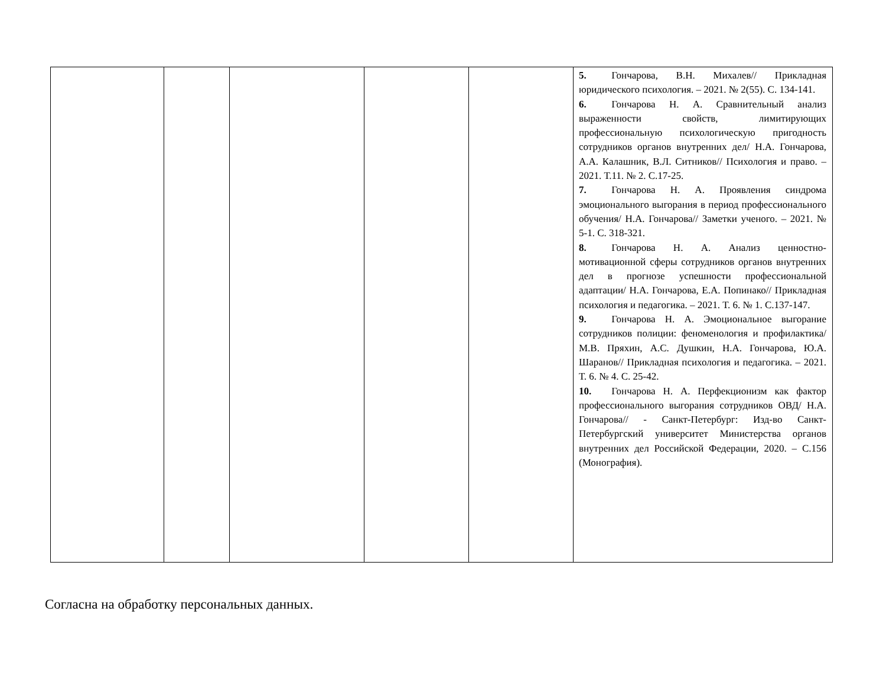| | | | | | 5. Гончарова, В.Н. Михалев// Прикладная юридического психология. – 2021. № 2(55). С. 134-141. 6. Гончарова Н. А. Сравнительный анализ выраженности свойств, лимитирующих профессиональную психологическую пригодность сотрудников органов внутренних дел/ Н.А. Гончарова, А.А. Калашник, В.Л. Ситников// Психология и право. – 2021. Т.11. № 2. С.17-25. 7. Гончарова Н. А. Проявления синдрома эмоционального выгорания в период профессионального обучения/ Н.А. Гончарова// Заметки ученого. – 2021. № 5-1. С. 318-321. 8. Гончарова Н. А. Анализ ценностно-мотивационной сферы сотрудников органов внутренних дел в прогнозе успешности профессиональной адаптации/ Н.А. Гончарова, Е.А. Попинако// Прикладная психология и педагогика. – 2021. Т. 6. № 1. С.137-147. 9. Гончарова Н. А. Эмоциональное выгорание сотрудников полиции: феноменология и профилактика/ М.В. Пряхин, А.С. Душкин, Н.А. Гончарова, Ю.А. Шаранов// Прикладная психология и педагогика. – 2021. Т. 6. № 4. С. 25-42. 10. Гончарова Н. А. Перфекционизм как фактор профессионального выгорания сотрудников ОВД/ Н.А. Гончарова// - Санкт-Петербург: Изд-во Санкт-Петербургский университет Министерства органов внутренних дел Российской Федерации, 2020. – С.156 (Монография). |
Согласна на обработку персональных данных.